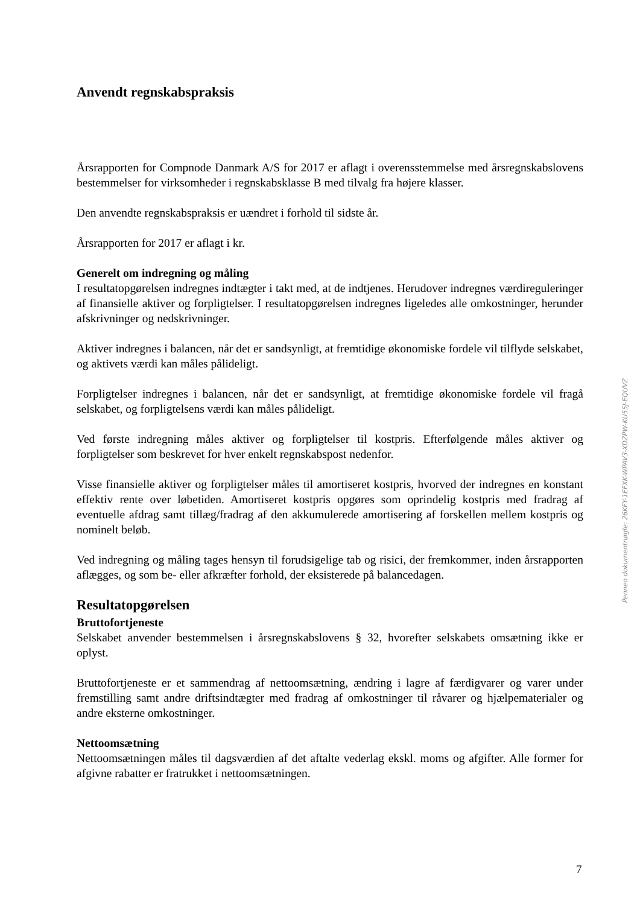Anvendt regnskabspraksis
Årsrapporten for Compnode Danmark A/S for 2017 er aflagt i overensstemmelse med årsregnskabslovens bestemmelser for virksomheder i regnskabsklasse B med tilvalg fra højere klasser.
Den anvendte regnskabspraksis er uændret i forhold til sidste år.
Årsrapporten for 2017 er aflagt i kr.
Generelt om indregning og måling
I resultatopgørelsen indregnes indtægter i takt med, at de indtjenes. Herudover indregnes værdireguleringer af finansielle aktiver og forpligtelser. I resultatopgørelsen indregnes ligeledes alle omkostninger, herunder afskrivninger og nedskrivninger.
Aktiver indregnes i balancen, når det er sandsynligt, at fremtidige økonomiske fordele vil tilflyde selskabet, og aktivets værdi kan måles pålideligt.
Forpligtelser indregnes i balancen, når det er sandsynligt, at fremtidige økonomiske fordele vil fragå selskabet, og forpligtelsens værdi kan måles pålideligt.
Ved første indregning måles aktiver og forpligtelser til kostpris. Efterfølgende måles aktiver og forpligtelser som beskrevet for hver enkelt regnskabspost nedenfor.
Visse finansielle aktiver og forpligtelser måles til amortiseret kostpris, hvorved der indregnes en konstant effektiv rente over løbetiden. Amortiseret kostpris opgøres som oprindelig kostpris med fradrag af eventuelle afdrag samt tillæg/fradrag af den akkumulerede amortisering af forskellen mellem kostpris og nominelt beløb.
Ved indregning og måling tages hensyn til forudsigelige tab og risici, der fremkommer, inden årsrapporten aflægges, og som be- eller afkræfter forhold, der eksisterede på balancedagen.
Resultatopgørelsen
Bruttofortjeneste
Selskabet anvender bestemmelsen i årsregnskabslovens § 32, hvorefter selskabets omsætning ikke er oplyst.
Bruttofortjeneste er et sammendrag af nettoomsætning, ændring i lagre af færdigvarer og varer under fremstilling samt andre driftsindtægter med fradrag af omkostninger til råvarer og hjælpematerialer og andre eksterne omkostninger.
Nettoomsætning
Nettoomsætningen måles til dagsværdien af det aftalte vederlag ekskl. moms og afgifter. Alle former for afgivne rabatter er fratrukket i nettoomsætningen.
Penneo dokumentnøgle: 26KFY-1EFXK-WPAV3-XDZPW-KU55J-EQUVZ
7